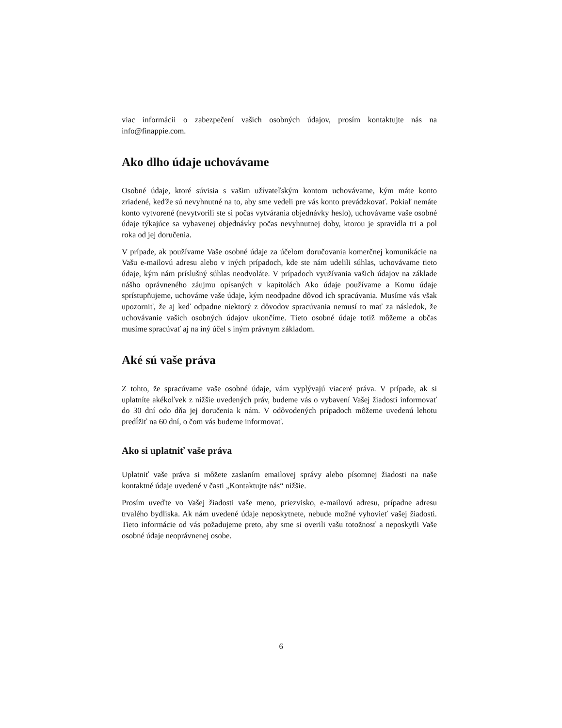viac informácii o zabezpečení vašich osobných údajov, prosím kontaktujte nás na info@finappie.com.
Ako dlho údaje uchovávame
Osobné údaje, ktoré súvisia s vašim užívateľským kontom uchovávame, kým máte konto zriadené, keďže sú nevyhnutné na to, aby sme vedeli pre vás konto prevádzkovať. Pokiaľ nemáte konto vytvorené (nevytvorili ste si počas vytvárania objednávky heslo), uchovávame vaše osobné údaje týkajúce sa vybavenej objednávky počas nevyhnutnej doby, ktorou je spravidla tri a pol roka od jej doručenia.
V prípade, ak používame Vaše osobné údaje za účelom doručovania komerčnej komunikácie na Vašu e-mailovú adresu alebo v iných prípadoch, kde ste nám udelili súhlas, uchovávame tieto údaje, kým nám príslušný súhlas neodvoláte. V prípadoch využívania vašich údajov na základe nášho oprávneného záujmu opísaných v kapitolách Ako údaje používame a Komu údaje sprístupňujeme, uchováme vaše údaje, kým neodpadne dôvod ich spracúvania. Musíme vás však upozorniť, že aj keď odpadne niektorý z dôvodov spracúvania nemusí to mať za následok, že uchovávanie vašich osobných údajov ukončíme. Tieto osobné údaje totiž môžeme a občas musíme spracúvať aj na iný účel s iným právnym základom.
Aké sú vaše práva
Z tohto, že spracúvame vaše osobné údaje, vám vyplývajú viaceré práva. V prípade, ak si uplatníte akékoľvek z nižšie uvedených práv, budeme vás o vybavení Vašej žiadosti informovať do 30 dní odo dňa jej doručenia k nám. V odôvodených prípadoch môžeme uvedenú lehotu predĺžiť na 60 dní, o čom vás budeme informovať.
Ako si uplatniť vaše práva
Uplatniť vaše práva si môžete zaslaním emailovej správy alebo písomnej žiadosti na naše kontaktné údaje uvedené v časti „Kontaktujte nás“ nižšie.
Prosím uveďte vo Vašej žiadosti vaše meno, priezvisko, e-mailovú adresu, prípadne adresu trvalého bydliska. Ak nám uvedené údaje neposkytnete, nebude možné vyhovieť vašej žiadosti. Tieto informácie od vás požadujeme preto, aby sme si overili vašu totožnosť a neposkytli Vaše osobné údaje neoprávnenej osobe.
6